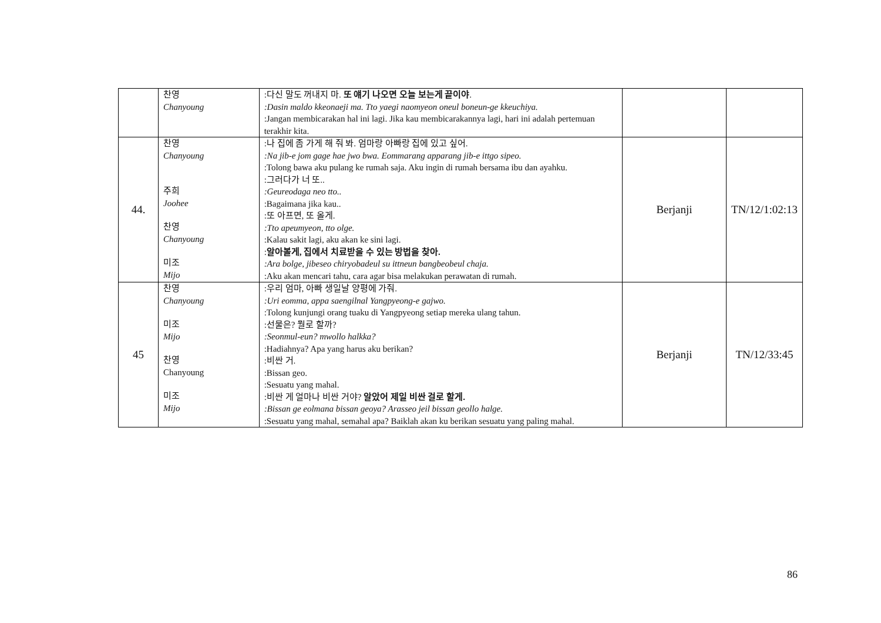| | 찬영 Chanyoung | :다신 말도 꺼내지 마. 또 얘기 나오면 오늘 보는게 끝이야 . :Dasin maldo kkeonaeji ma. Tto yaegi naomyeon oneul boneun-ge kkeuchiya. :Jangan membicarakan hal ini lagi. Jika kau membicarakannya lagi, hari ini adalah pertemuan terakhir kita. | | |
| 44. | 찬영 Chanyoung 주희 Joohee 찬영 Chanyoung 미조 Mijo | :나 집에 좀 가게 해 줘 봐. 엄마랑 아빠랑 집에 있고 싶어. :Na jib-e jom gage hae jwo bwa. Eommarang apparang jib-e ittgo sipeo. :Tolong bawa aku pulang ke rumah saja. Aku ingin di rumah bersama ibu dan ayahku. :그러다가 너 또.. :Geureodaga neo tto.. :Bagaimana jika kau.. :또 아프면, 또 올게. :Tto apeumyeon, tto olge. :Kalau sakit lagi, aku akan ke sini lagi. : 알아볼게, 집에서 치료받을 수 있는 방법을 찾아. :Ara bolge, jibeseo chiryobadeul su ittneun bangbeobeul chaja. :Aku akan mencari tahu, cara agar bisa melakukan perawatan di rumah. | Berjanji | TN/12/1:02:13 |
| 45 | 찬영 Chanyoung 미조 Mijo 찬영 Chanyoung 미조 Mijo | :우리 엄마, 아빠 생일날 양평에 가줘. :Uri eomma, appa saengilnal Yangpyeong-e gajwo. :Tolong kunjungi orang tuaku di Yangpyeong setiap mereka ulang tahun. :선물은? 뭘로 할까? :Seonmul-eun? mwollo halkka? :Hadiahnya? Apa yang harus aku berikan? :비싼 거. :Bissan geo. :Sesuatu yang mahal. :비싼 게 얼마나 비싼 거야? 알았어 제일 비싼 걸로 할게. :Bissan ge eolmana bissan geoya? Arasseo jeil bissan geollo halge. :Sesuatu yang mahal, semahal apa? Baiklah akan ku berikan sesuatu yang paling mahal. | Berjanji | TN/12/33:45 |
86